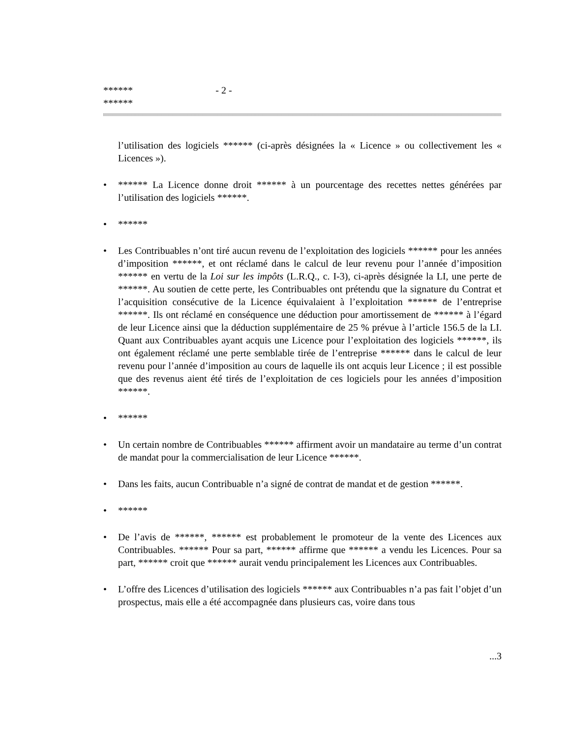******
******
- 2 -
l’utilisation des logiciels ****** (ci-après désignées la « Licence » ou collectivement les « Licences »).
• ****** La Licence donne droit ****** à un pourcentage des recettes nettes générées par l’utilisation des logiciels ******.
• ******
• Les Contribuables n’ont tiré aucun revenu de l’exploitation des logiciels ****** pour les années d’imposition ******, et ont réclamé dans le calcul de leur revenu pour l’année d’imposition ****** en vertu de la Loi sur les impôts (L.R.Q., c. I-3), ci-après désignée la LI, une perte de ******. Au soutien de cette perte, les Contribuables ont prétendu que la signature du Contrat et l’acquisition consécutive de la Licence équivalaient à l’exploitation ****** de l’entreprise ******. Ils ont réclamé en conséquence une déduction pour amortissement de ****** à l’égard de leur Licence ainsi que la déduction supplémentaire de 25 % prévue à l’article 156.5 de la LI. Quant aux Contribuables ayant acquis une Licence pour l’exploitation des logiciels ******, ils ont également réclamé une perte semblable tirée de l’entreprise ****** dans le calcul de leur revenu pour l’année d’imposition au cours de laquelle ils ont acquis leur Licence ; il est possible que des revenus aient été tirés de l’exploitation de ces logiciels pour les années d’imposition ******.
• ******
• Un certain nombre de Contribuables ****** affirment avoir un mandataire au terme d’un contrat de mandat pour la commercialisation de leur Licence ******.
• Dans les faits, aucun Contribuable n’a signé de contrat de mandat et de gestion ******.
• ******
• De l’avis de ******, ****** est probablement le promoteur de la vente des Licences aux Contribuables. ****** Pour sa part, ****** affirme que ****** a vendu les Licences. Pour sa part, ****** croit que ****** aurait vendu principalement les Licences aux Contribuables.
• L’offre des Licences d’utilisation des logiciels ****** aux Contribuables n’a pas fait l’objet d’un prospectus, mais elle a été accompagnée dans plusieurs cas, voire dans tous
...3